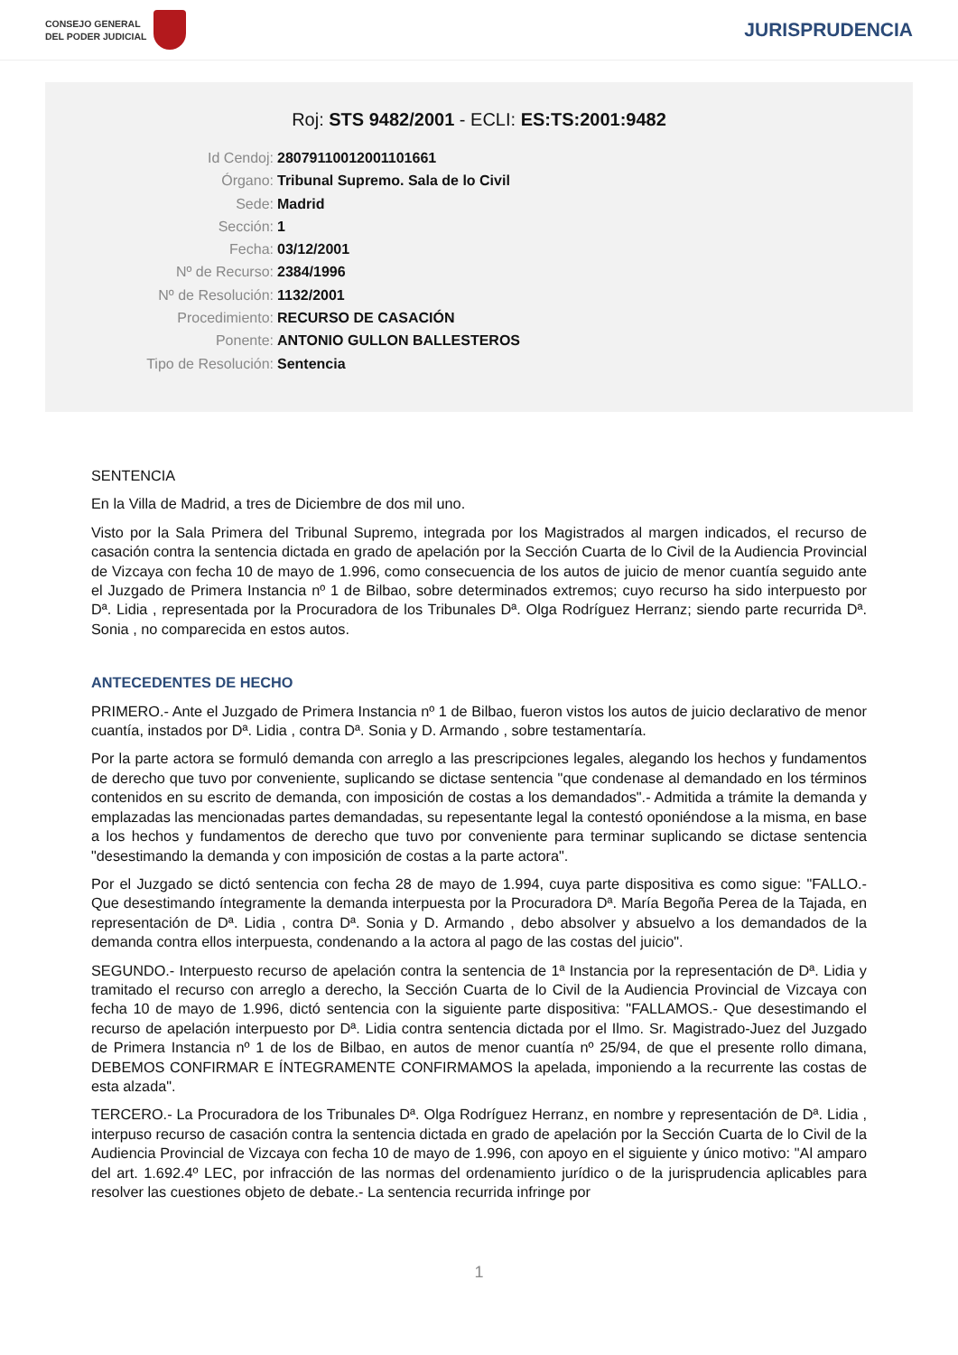CONSEJO GENERAL
DEL PODER JUDICIAL
JURISPRUDENCIA
Roj: STS 9482/2001 - ECLI: ES:TS:2001:9482
Id Cendoj: 28079110012001101661
Órgano: Tribunal Supremo. Sala de lo Civil
Sede: Madrid
Sección: 1
Fecha: 03/12/2001
Nº de Recurso: 2384/1996
Nº de Resolución: 1132/2001
Procedimiento: RECURSO DE CASACIÓN
Ponente: ANTONIO GULLON BALLESTEROS
Tipo de Resolución: Sentencia
SENTENCIA
En la Villa de Madrid, a tres de Diciembre de dos mil uno.
Visto por la Sala Primera del Tribunal Supremo, integrada por los Magistrados al margen indicados, el recurso de casación contra la sentencia dictada en grado de apelación por la Sección Cuarta de lo Civil de la Audiencia Provincial de Vizcaya con fecha 10 de mayo de 1.996, como consecuencia de los autos de juicio de menor cuantía seguido ante el Juzgado de Primera Instancia nº 1 de Bilbao, sobre determinados extremos; cuyo recurso ha sido interpuesto por Dª. Lidia , representada por la Procuradora de los Tribunales Dª. Olga Rodríguez Herranz; siendo parte recurrida Dª. Sonia , no comparecida en estos autos.
ANTECEDENTES DE HECHO
PRIMERO.- Ante el Juzgado de Primera Instancia nº 1 de Bilbao, fueron vistos los autos de juicio declarativo de menor cuantía, instados por Dª. Lidia , contra Dª. Sonia y D. Armando , sobre testamentaría.
Por la parte actora se formuló demanda con arreglo a las prescripciones legales, alegando los hechos y fundamentos de derecho que tuvo por conveniente, suplicando se dictase sentencia "que condenase al demandado en los términos contenidos en su escrito de demanda, con imposición de costas a los demandados".- Admitida a trámite la demanda y emplazadas las mencionadas partes demandadas, su repesentante legal la contestó oponiéndose a la misma, en base a los hechos y fundamentos de derecho que tuvo por conveniente para terminar suplicando se dictase sentencia "desestimando la demanda y con imposición de costas a la parte actora".
Por el Juzgado se dictó sentencia con fecha 28 de mayo de 1.994, cuya parte dispositiva es como sigue: "FALLO.- Que desestimando íntegramente la demanda interpuesta por la Procuradora Dª. María Begoña Perea de la Tajada, en representación de Dª. Lidia , contra Dª. Sonia y D. Armando , debo absolver y absuelvo a los demandados de la demanda contra ellos interpuesta, condenando a la actora al pago de las costas del juicio".
SEGUNDO.- Interpuesto recurso de apelación contra la sentencia de 1ª Instancia por la representación de Dª. Lidia y tramitado el recurso con arreglo a derecho, la Sección Cuarta de lo Civil de la Audiencia Provincial de Vizcaya con fecha 10 de mayo de 1.996, dictó sentencia con la siguiente parte dispositiva: "FALLAMOS.- Que desestimando el recurso de apelación interpuesto por Dª. Lidia contra sentencia dictada por el Ilmo. Sr. Magistrado-Juez del Juzgado de Primera Instancia nº 1 de los de Bilbao, en autos de menor cuantía nº 25/94, de que el presente rollo dimana, DEBEMOS CONFIRMAR E ÍNTEGRAMENTE CONFIRMAMOS la apelada, imponiendo a la recurrente las costas de esta alzada".
TERCERO.- La Procuradora de los Tribunales Dª. Olga Rodríguez Herranz, en nombre y representación de Dª. Lidia , interpuso recurso de casación contra la sentencia dictada en grado de apelación por la Sección Cuarta de lo Civil de la Audiencia Provincial de Vizcaya con fecha 10 de mayo de 1.996, con apoyo en el siguiente y único motivo: "Al amparo del art. 1.692.4º LEC, por infracción de las normas del ordenamiento jurídico o de la jurisprudencia aplicables para resolver las cuestiones objeto de debate.- La sentencia recurrida infringe por
1